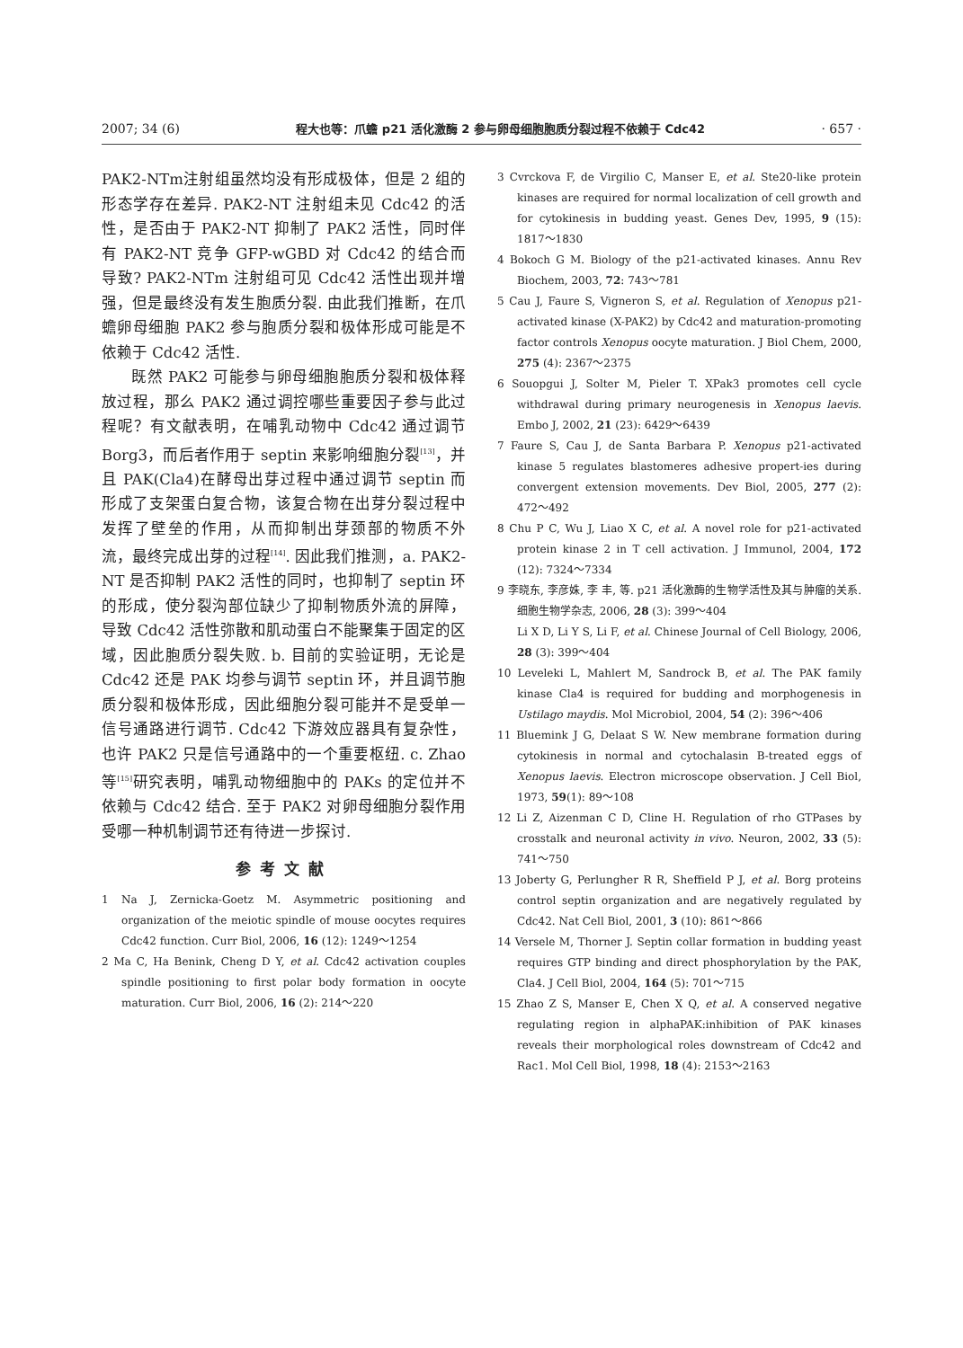2007; 34 (6) 程大也等：爪蟾 p21 活化激酶 2 参与卵母细胞胞质分裂过程不依赖于 Cdc42 · 657 ·
PAK2-NTm注射组虽然均没有形成极体，但是 2 组的形态学存在差异. PAK2-NT 注射组未见 Cdc42 的活性，是否由于 PAK2-NT 抑制了 PAK2 活性，同时伴有 PAK2-NT 竞争 GFP-wGBD 对 Cdc42 的结合而导致? PAK2-NTm 注射组可见 Cdc42 活性出现并增强，但是最终没有发生胞质分裂. 由此我们推断，在爪蟾卵母细胞 PAK2 参与胞质分裂和极体形成可能是不依赖于 Cdc42 活性.
既然 PAK2 可能参与卵母细胞胞质分裂和极体释放过程，那么 PAK2 通过调控哪些重要因子参与此过程呢？有文献表明，在哺乳动物中 Cdc42 通过调节 Borg3，而后者作用于 septin 来影响细胞分裂<sup>[13]</sup>，并且 PAK(Cla4)在酵母出芽过程中通过调节 septin 而形成了支架蛋白复合物，该复合物在出芽分裂过程中发挥了壁垒的作用，从而抑制出芽颈部的物质不外流，最终完成出芽的过程<sup>[14]</sup>. 因此我们推测，a. PAK2-NT 是否抑制 PAK2 活性的同时，也抑制了 septin 环的形成，使分裂沟部位缺少了抑制物质外流的屏障，导致 Cdc42 活性弥散和肌动蛋白不能聚集于固定的区域，因此胞质分裂失败. b. 目前的实验证明，无论是 Cdc42 还是 PAK 均参与调节 septin 环，并且调节胞质分裂和极体形成，因此细胞分裂可能并不是受单一信号通路进行调节. Cdc42 下游效应器具有复杂性，也许 PAK2 只是信号通路中的一个重要枢纽. c. Zhao 等<sup>[15]</sup>研究表明，哺乳动物细胞中的 PAKs 的定位并不依赖与 Cdc42 结合. 至于 PAK2 对卵母细胞分裂作用受哪一种机制调节还有待进一步探讨.
参考文献
1 Na J, Zernicka-Goetz M. Asymmetric positioning and organization of the meiotic spindle of mouse oocytes requires Cdc42 function. Curr Biol, 2006, 16 (12): 1249～1254
2 Ma C, Ha Benink, Cheng D Y, et al. Cdc42 activation couples spindle positioning to first polar body formation in oocyte maturation. Curr Biol, 2006, 16 (2): 214～220
3 Cvrckova F, de Virgilio C, Manser E, et al. Ste20-like protein kinases are required for normal localization of cell growth and for cytokinesis in budding yeast. Genes Dev, 1995, 9 (15): 1817～1830
4 Bokoch G M. Biology of the p21-activated kinases. Annu Rev Biochem, 2003, 72: 743～781
5 Cau J, Faure S, Vigneron S, et al. Regulation of Xenopus p21-activated kinase (X-PAK2) by Cdc42 and maturation-promoting factor controls Xenopus oocyte maturation. J Biol Chem, 2000, 275 (4): 2367～2375
6 Souopgui J, Solter M, Pieler T. XPak3 promotes cell cycle withdrawal during primary neurogenesis in Xenopus laevis. Embo J, 2002, 21 (23): 6429～6439
7 Faure S, Cau J, de Santa Barbara P. Xenopus p21-activated kinase 5 regulates blastomeres adhesive propert-ies during convergent extension movements. Dev Biol, 2005, 277 (2): 472～492
8 Chu P C, Wu J, Liao X C, et al. A novel role for p21-activated protein kinase 2 in T cell activation. J Immunol, 2004, 172 (12): 7324～7334
9 李晓东, 李彦姝, 李 丰, 等. p21 活化激酶的生物学活性及其与肿瘤的关系. 细胞生物学杂志, 2006, 28 (3): 399～404
Li X D, Li Y S, Li F, et al. Chinese Journal of Cell Biology, 2006, 28 (3): 399～404
10 Leveleki L, Mahlert M, Sandrock B, et al. The PAK family kinase Cla4 is required for budding and morphogenesis in Ustilago maydis. Mol Microbiol, 2004, 54 (2): 396～406
11 Bluemink J G, Delaat S W. New membrane formation during cytokinesis in normal and cytochalasin B-treated eggs of Xenopus laevis. Electron microscope observation. J Cell Biol, 1973, 59(1): 89～108
12 Li Z, Aizenman C D, Cline H. Regulation of rho GTPases by crosstalk and neuronal activity in vivo. Neuron, 2002, 33 (5): 741～750
13 Joberty G, Perlungher R R, Sheffield P J, et al. Borg proteins control septin organization and are negatively regulated by Cdc42. Nat Cell Biol, 2001, 3 (10): 861～866
14 Versele M, Thorner J. Septin collar formation in budding yeast requires GTP binding and direct phosphorylation by the PAK, Cla4. J Cell Biol, 2004, 164 (5): 701～715
15 Zhao Z S, Manser E, Chen X Q, et al. A conserved negative regulating region in alphaPAK:inhibition of PAK kinases reveals their morphological roles downstream of Cdc42 and Rac1. Mol Cell Biol, 1998, 18 (4): 2153～2163